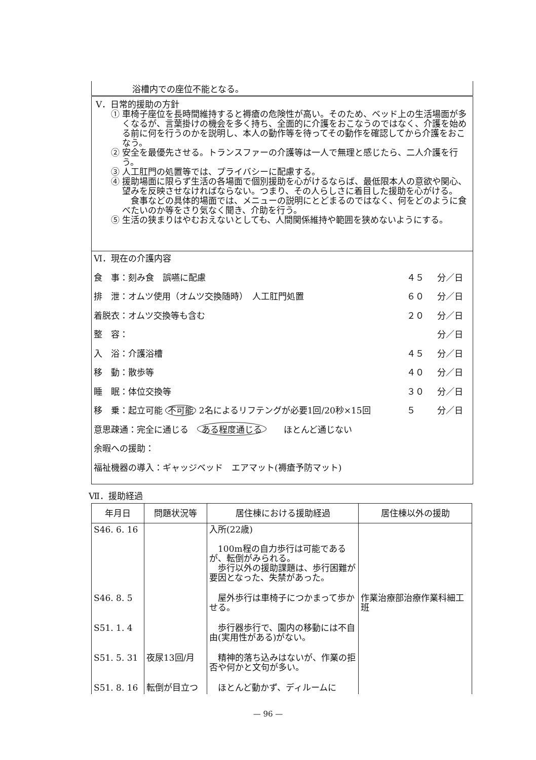浴槽内での座位不能となる。
Ⅴ．日常的援助の方針
① 車椅子座位を長時間維持すると褥瘡の危険性が高い。そのため、ベッド上の生活場面が多くなるが、言葉掛けの機会を多く持ち、全面的に介護をおこなうのではなく、介護を始める前に何を行うのかを説明し、本人の動作等を待ってその動作を確認してから介護をおこなう。
② 安全を最優先させる。トランスファーの介護等は一人で無理と感じたら、二人介護を行う。
③ 人工肛門の処置等では、プライバシーに配慮する。
④ 援助場面に限らず生活の各場面で個別援助を心がけるならば、最低限本人の意欲や関心、望みを反映させなければならない。つまり、その人らしさに着目した援助を心がける。
　食事などの具体的場面では、メニューの説明にとどまるのではなく、何をどのように食べたいのか等をさり気なく聞き、介助を行う。
⑤ 生活の狭まりはやむおえないとしても、人間関係維持や範囲を狭めないようにする。
Ⅵ．現在の介護内容
食　事：刻み食　誤嚥に配慮 ４５ 分／日
排　泄：オムツ使用（オムツ交換随時）　人工肛門処置 ６０ 分／日
着脱衣：オムツ交換等も含む ２０ 分／日
整　容： 分／日
入　浴：介護浴槽 ４５ 分／日
移　動：散歩等 ４０ 分／日
睡　眠：体位交換等 ３０ 分／日
移　乗：起立可能 不可能 2名によるリフテングが必要1回/20秒×15回 ５ 分／日
意思疎通：完全に通じる　ある程度通じる　　ほとんど通じない
余暇への援助：
福祉機器の導入：ギャッジベッド　エアマット(褥瘡予防マット)
Ⅶ．援助経過
| 年月日 | 問題状況等 | 居住棟における援助経過 | 居住棟以外の援助 |
| --- | --- | --- | --- |
| S46. 6. 16 | | 入所(22歳) 100m程の自力歩行は可能であるが、転倒がみられる。 歩行以外の援助課題は、歩行困難が要因となった、失禁があった。 | |
| S46. 8. 5 | | 屋外歩行は車椅子につかまって歩かせる。 | 作業治療部治療作業科細工班 |
| S51. 1. 4 | | 歩行器歩行で、園内の移動には不自由(実用性がある)がない。 | |
| S51. 5. 31 | 夜尿13回/月 | 精神的落ち込みはないが、作業の拒否や何かと文句が多い。 | |
| S51. 8. 16 | 転倒が目立つ | ほとんど動かず、ディルームに | |
— 96 —